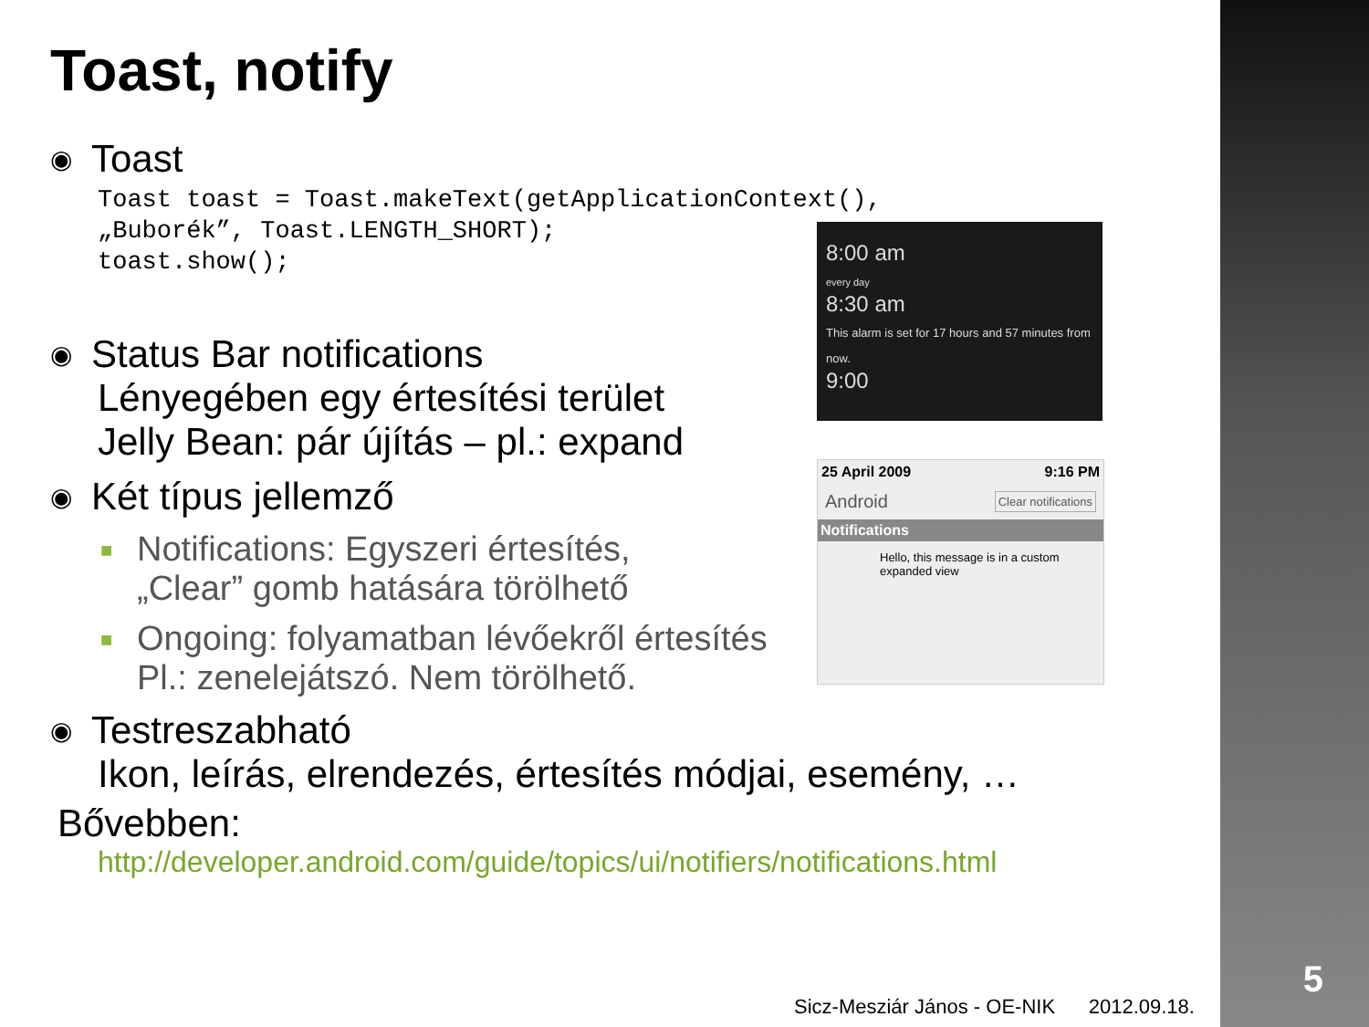Toast, notify
◉ Toast
Toast toast = Toast.makeText(getApplicationContext(),
„Buborék”, Toast.LENGTH_SHORT);
toast.show();
◉ Status Bar notifications
Lényegében egy értesítési terület
Jelly Bean: pár újítás – pl.: expand
◉ Két típus jellemző
■ Notifications: Egyszeri értesítés,
„Clear” gomb hatására törölhető
■ Ongoing: folyamatban lévőekről értesítés
Pl.: zenelejátszó. Nem törölhető.
◉ Testreszabható
Ikon, leírás, elrendezés, értesítés módjai, esemény, …
Bővebben:
http://developer.android.com/guide/topics/ui/notifiers/notifications.html
8:00 am
every day
8:30 am
This alarm is set for 17 hours and 57 minutes from now.
9:00
25 April 2009 9:16 PM
Android Clear notifications
Notifications
Hello, this message is in a custom expanded view
5
Sicz-Mesziár János - OE-NIK 2012.09.18.